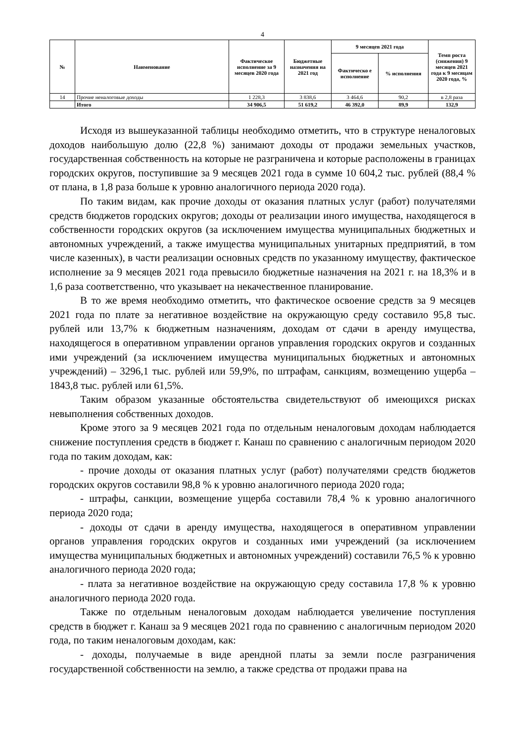4
| № | Наименование | Фактическое исполнение за 9 месяцев 2020 года | Бюджетные назначения на 2021 год | 9 месяцев 2021 года | | Темп роста (снижения) 9 месяцев 2021 года к 9 месяцам 2020 года, % |
| --- | --- | --- | --- | --- | --- | --- |
| | | | | Фактическо е исполнение | % исполнения | |
| 14 | Прочие неналоговые доходы | 1 228,3 | 3 838,6 | 3 464,6 | 90,2 | в 2,8 раза |
| | Итого | 34 906,5 | 51 619,2 | 46 392,0 | 89,9 | 132,9 |
Исходя из вышеуказанной таблицы необходимо отметить, что в структуре неналоговых доходов наибольшую долю (22,8 %) занимают доходы от продажи земельных участков, государственная собственность на которые не разграничена и которые расположены в границах городских округов, поступившие за 9 месяцев 2021 года в сумме 10 604,2 тыс. рублей (88,4 % от плана, в 1,8 раза больше к уровню аналогичного периода 2020 года).
По таким видам, как прочие доходы от оказания платных услуг (работ) получателями средств бюджетов городских округов; доходы от реализации иного имущества, находящегося в собственности городских округов (за исключением имущества муниципальных бюджетных и автономных учреждений, а также имущества муниципальных унитарных предприятий, в том числе казенных), в части реализации основных средств по указанному имуществу, фактическое исполнение за 9 месяцев 2021 года превысило бюджетные назначения на 2021 г. на 18,3% и в 1,6 раза соответственно, что указывает на некачественное планирование.
В то же время необходимо отметить, что фактическое освоение средств за 9 месяцев 2021 года по плате за негативное воздействие на окружающую среду составило 95,8 тыс. рублей или 13,7% к бюджетным назначениям, доходам от сдачи в аренду имущества, находящегося в оперативном управлении органов управления городских округов и созданных ими учреждений (за исключением имущества муниципальных бюджетных и автономных учреждений) – 3296,1 тыс. рублей или 59,9%, по штрафам, санкциям, возмещению ущерба – 1843,8 тыс. рублей или 61,5%.
Таким образом указанные обстоятельства свидетельствуют об имеющихся рисках невыполнения собственных доходов.
Кроме этого за 9 месяцев 2021 года по отдельным неналоговым доходам наблюдается снижение поступления средств в бюджет г. Канаш по сравнению с аналогичным периодом 2020 года по таким доходам, как:
- прочие доходы от оказания платных услуг (работ) получателями средств бюджетов городских округов составили 98,8 % к уровню аналогичного периода 2020 года;
- штрафы, санкции, возмещение ущерба составили 78,4 % к уровню аналогичного периода 2020 года;
- доходы от сдачи в аренду имущества, находящегося в оперативном управлении органов управления городских округов и созданных ими учреждений (за исключением имущества муниципальных бюджетных и автономных учреждений) составили 76,5 % к уровню аналогичного периода 2020 года;
- плата за негативное воздействие на окружающую среду составила 17,8 % к уровню аналогичного периода 2020 года.
Также по отдельным неналоговым доходам наблюдается увеличение поступления средств в бюджет г. Канаш за 9 месяцев 2021 года по сравнению с аналогичным периодом 2020 года, по таким неналоговым доходам, как:
- доходы, получаемые в виде арендной платы за земли после разграничения государственной собственности на землю, а также средства от продажи права на